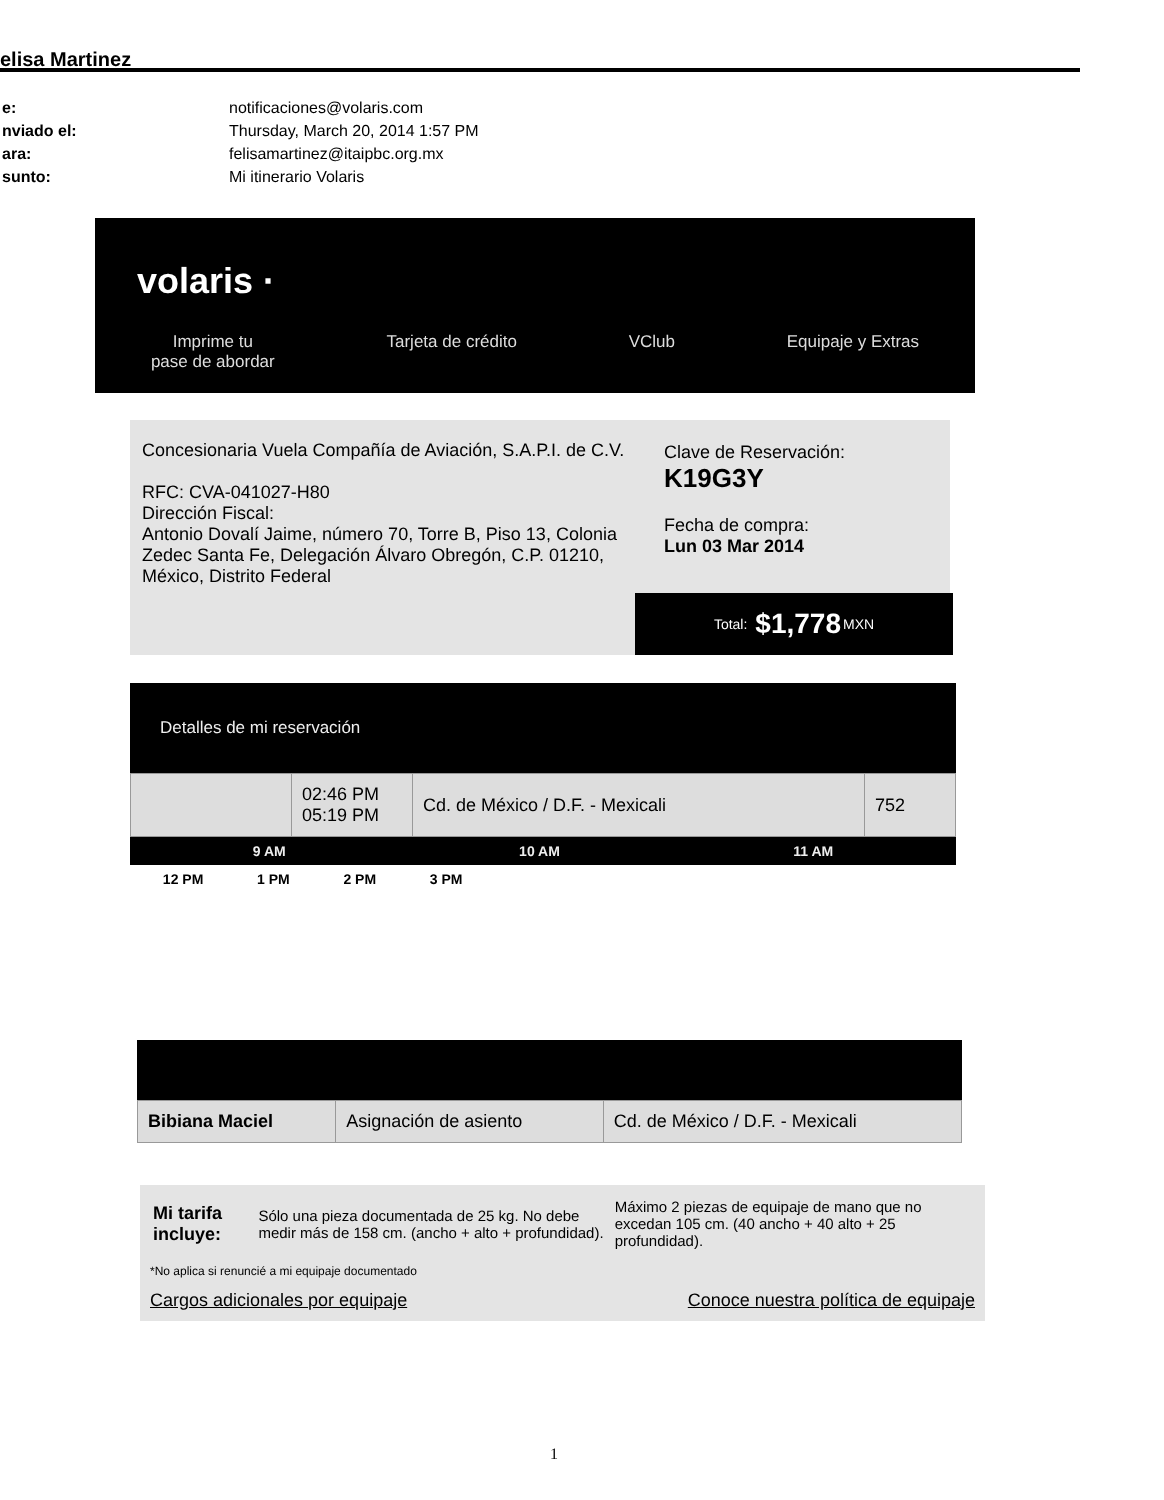elisa Martinez
| e: | notificaciones@volaris.com |
| nviado el: | Thursday, March 20, 2014 1:57 PM |
| ara: | felisamartinez@itaipbc.org.mx |
| sunto: | Mi itinerario Volaris |
volaris ·
Imprime tu
pase de abordar Tarjeta de crédito VClub Equipaje y Extras
Concesionaria Vuela Compañía de Aviación, S.A.P.I. de C.V.
RFC: CVA-041027-H80
Dirección Fiscal:
Antonio Dovalí Jaime, número 70, Torre B, Piso 13, Colonia Zedec Santa Fe, Delegación Álvaro Obregón, C.P. 01210, México, Distrito Federal
Clave de Reservación:
K19G3Y
Fecha de compra:
Lun 03 Mar 2014
Total: $1,778 MXN
Detalles de mi reservación
| | 02:46 PM 05:19 PM | Cd. de México / D.F. - Mexicali | 752 |
9 AM 10 AM 11 AM
12 PM 1 PM 2 PM 3 PM
| Bibiana Maciel | Asignación de asiento | Cd. de México / D.F. - Mexicali |
| Mi tarifa incluye: | Sólo una pieza documentada de 25 kg. No debe medir más de 158 cm. (ancho + alto + profundidad). | Máximo 2 piezas de equipaje de mano que no excedan 105 cm. (40 ancho + 40 alto + 25 profundidad). |
*No aplica si renuncié a mi equipaje documentado
Cargos adicionales por equipaje Conoce nuestra política de equipaje
1